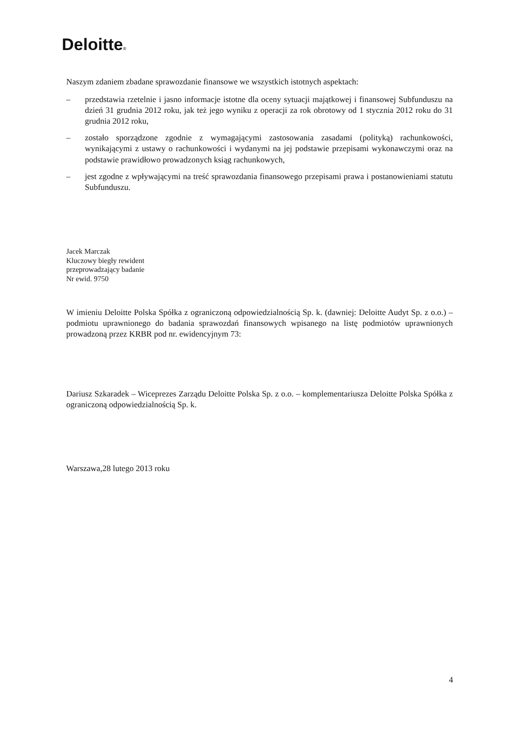Deloitte®
Naszym zdaniem zbadane sprawozdanie finansowe we wszystkich istotnych aspektach:
– przedstawia rzetelnie i jasno informacje istotne dla oceny sytuacji majątkowej i finansowej Subfunduszu na dzień 31 grudnia 2012 roku, jak też jego wyniku z operacji za rok obrotowy od 1 stycznia 2012 roku do 31 grudnia 2012 roku,
– zostało sporządzone zgodnie z wymagającymi zastosowania zasadami (polityką) rachunkowości, wynikającymi z ustawy o rachunkowości i wydanymi na jej podstawie przepisami wykonawczymi oraz na podstawie prawidłowo prowadzonych ksiąg rachunkowych,
– jest zgodne z wpływającymi na treść sprawozdania finansowego przepisami prawa i postanowieniami statutu Subfunduszu.
Jacek Marczak
Kluczowy biegły rewident
przeprowadzający badanie
Nr ewid. 9750
W imieniu Deloitte Polska Spółka z ograniczoną odpowiedzialnością Sp. k. (dawniej: Deloitte Audyt Sp. z o.o.) – podmiotu uprawnionego do badania sprawozdań finansowych wpisanego na listę podmiotów uprawnionych prowadzoną przez KRBR pod nr. ewidencyjnym 73:
Dariusz Szkaradek – Wiceprezes Zarządu Deloitte Polska Sp. z o.o. – komplementariusza Deloitte Polska Spółka z ograniczoną odpowiedzialnością Sp. k.
Warszawa,28 lutego 2013 roku
4